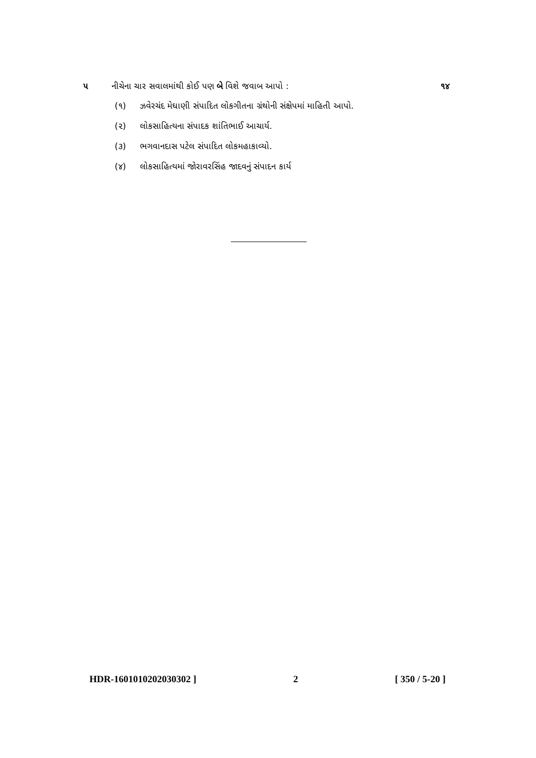૫ નીચેના ચાર સવાલમાંથી કોઈ પણ બે વિશે જવાબ આપો : ૧૪
(૧) ઝવેરચંદ મેઘાણી સંપાદિત લોકગીતના ગ્રંથોની સંક્ષેપમાં માહિતી આપો.
(૨) લોકસાહિત્યના સંપાદક શાંતિભાઈ આચાર્ય.
(૩) ભગવાનદાસ પટેલ સંપાદિત લોકમહાકાવ્યો.
(૪) લોકસાહિત્યમાં જોરાવરસિંહ જાદવનું સંપાદન કાર્ય
HDR-1601010202030302 ] 2 [ 350 / 5-20 ]